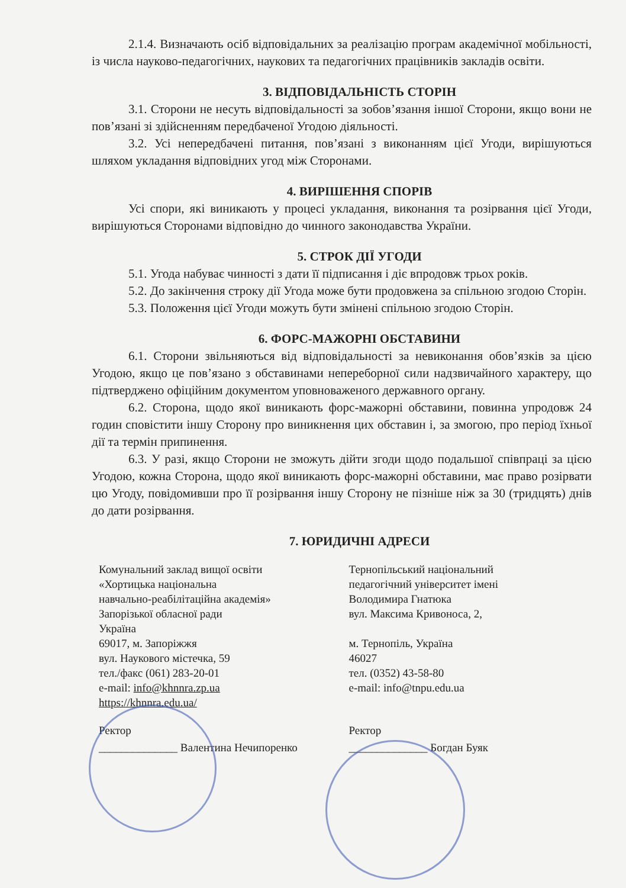2.1.4. Визначають осіб відповідальних за реалізацію програм академічної мобільності, із числа науково-педагогічних, наукових та педагогічних працівників закладів освіти.
3. ВІДПОВІДАЛЬНІСТЬ СТОРІН
3.1. Сторони не несуть відповідальності за зобов’язання іншої Сторони, якщо вони не пов’язані зі здійсненням передбаченої Угодою діяльності.
3.2. Усі непередбачені питання, пов’язані з виконанням цієї Угоди, вирішуються шляхом укладання відповідних угод між Сторонами.
4. ВИРІШЕННЯ СПОРІВ
Усі спори, які виникають у процесі укладання, виконання та розірвання цієї Угоди, вирішуються Сторонами відповідно до чинного законодавства України.
5. СТРОК ДІЇ УГОДИ
5.1. Угода набуває чинності з дати її підписання і діє впродовж трьох років.
5.2. До закінчення строку дії Угода може бути продовжена за спільною згодою Сторін.
5.3. Положення цієї Угоди можуть бути змінені спільною згодою Сторін.
6. ФОРС-МАЖОРНІ ОБСТАВИНИ
6.1. Сторони звільняються від відповідальності за невиконання обов’язків за цією Угодою, якщо це пов’язано з обставинами непереборної сили надзвичайного характеру, що підтверджено офіційним документом уповноваженого державного органу.
6.2. Сторона, щодо якої виникають форс-мажорні обставини, повинна упродовж 24 годин сповістити іншу Сторону про виникнення цих обставин і, за змогою, про період їхньої дії та термін припинення.
6.3. У разі, якщо Сторони не зможуть дійти згоди щодо подальшої співпраці за цією Угодою, кожна Сторона, щодо якої виникають форс-мажорні обставини, має право розірвати цю Угоду, повідомивши про її розірвання іншу Сторону не пізніше ніж за 30 (тридцять) днів до дати розірвання.
7. ЮРИДИЧНІ АДРЕСИ
Комунальний заклад вищої освіти
«Хортицька національна
навчально-реабілітаційна академія»
Запорізької обласної ради
Україна
69017, м. Запоріжжя
вул. Наукового містечка, 59
тел./факс (061) 283-20-01
e-mail: info@khnnra.zp.ua
https://khnnra.edu.ua/
Тернопільський національний
педагогічний університет імені
Володимира Гнатюка
вул. Максима Кривоноса, 2,
м. Тернопіль, Україна
46027
тел. (0352) 43-58-80
e-mail: info@tnpu.edu.ua
Ректор
______________ Валентина Нечипоренко
Ректор
______________ Богдан Буяк